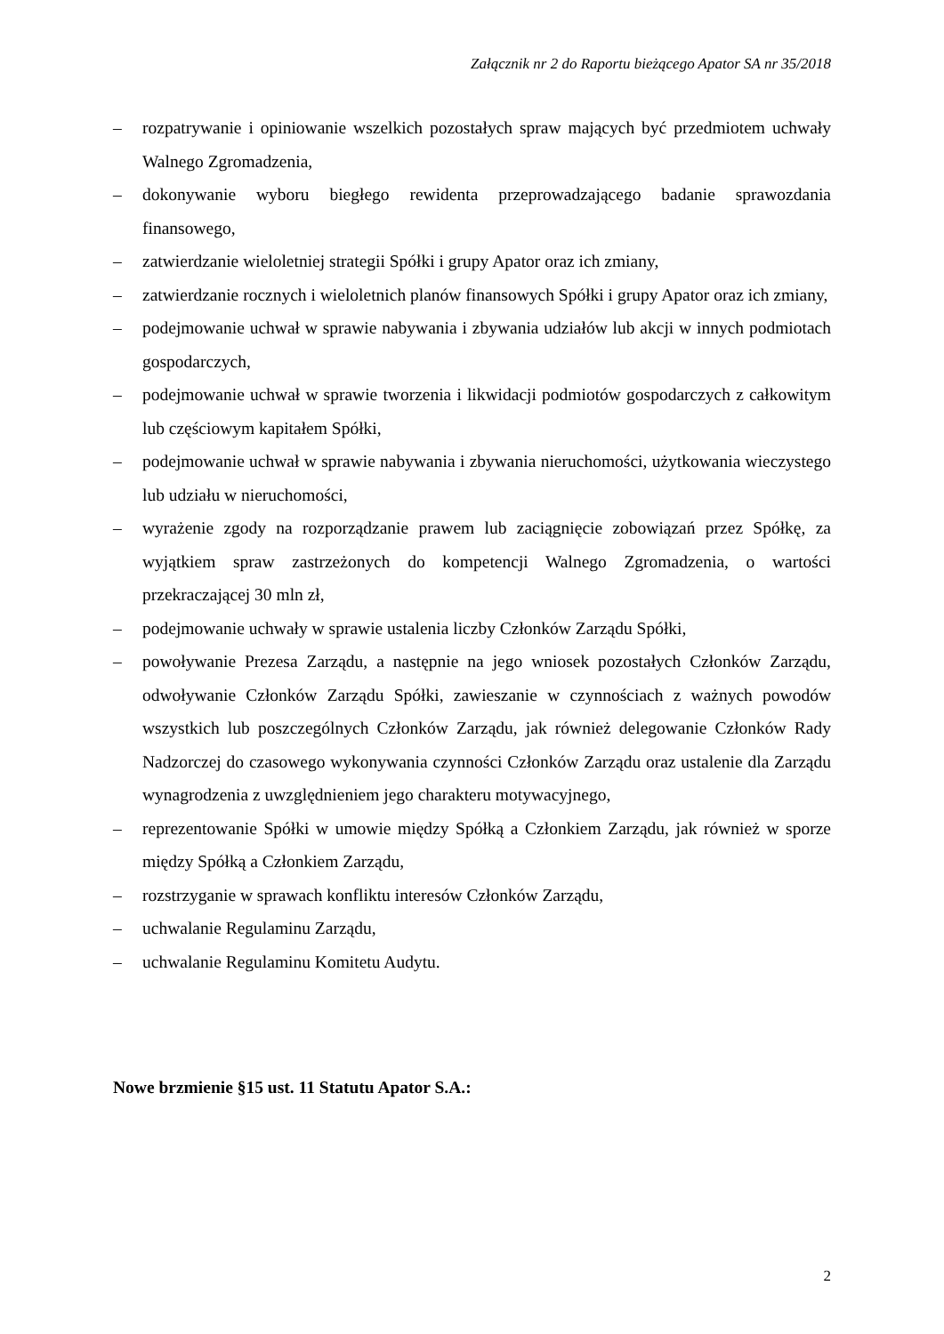Załącznik nr 2 do Raportu bieżącego Apator SA nr 35/2018
– rozpatrywanie i opiniowanie wszelkich pozostałych spraw mających być przedmiotem uchwały Walnego Zgromadzenia,
– dokonywanie wyboru biegłego rewidenta przeprowadzającego badanie sprawozdania finansowego,
– zatwierdzanie wieloletniej strategii Spółki i grupy Apator oraz ich zmiany,
– zatwierdzanie rocznych i wieloletnich planów finansowych Spółki i grupy Apator oraz ich zmiany,
– podejmowanie uchwał w sprawie nabywania i zbywania udziałów lub akcji w innych podmiotach gospodarczych,
– podejmowanie uchwał w sprawie tworzenia i likwidacji podmiotów gospodarczych z całkowitym lub częściowym kapitałem Spółki,
– podejmowanie uchwał w sprawie nabywania i zbywania nieruchomości, użytkowania wieczystego lub udziału w nieruchomości,
– wyrażenie zgody na rozporządzanie prawem lub zaciągnięcie zobowiązań przez Spółkę, za wyjątkiem spraw zastrzeżonych do kompetencji Walnego Zgromadzenia, o wartości przekraczającej 30 mln zł,
– podejmowanie uchwały w sprawie ustalenia liczby Członków Zarządu Spółki,
– powoływanie Prezesa Zarządu, a następnie na jego wniosek pozostałych Członków Zarządu, odwoływanie Członków Zarządu Spółki, zawieszanie w czynnościach z ważnych powodów wszystkich lub poszczególnych Członków Zarządu, jak również delegowanie Członków Rady Nadzorczej do czasowego wykonywania czynności Członków Zarządu oraz ustalenie dla Zarządu wynagrodzenia z uwzględnieniem jego charakteru motywacyjnego,
– reprezentowanie Spółki w umowie między Spółką a Członkiem Zarządu, jak również w sporze między Spółką a Członkiem Zarządu,
– rozstrzyganie w sprawach konfliktu interesów Członków Zarządu,
– uchwalanie Regulaminu Zarządu,
– uchwalanie Regulaminu Komitetu Audytu.
Nowe brzmienie §15 ust. 11 Statutu Apator S.A.:
2